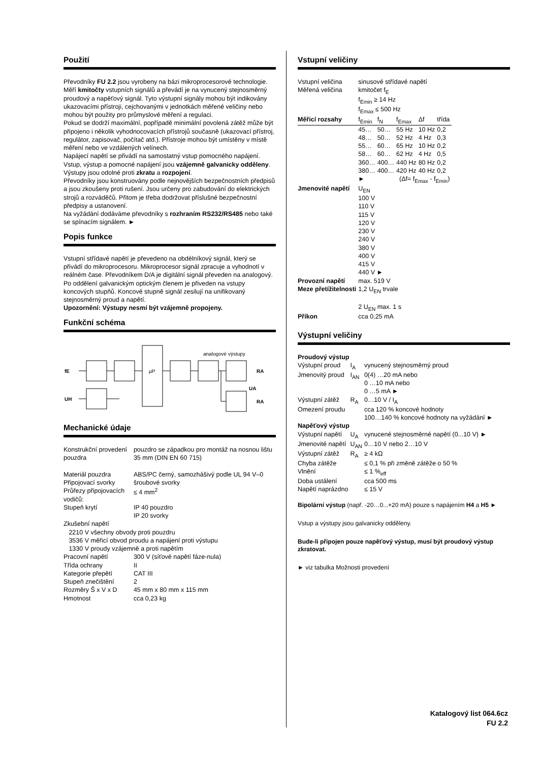Použití
Převodníky FU 2.2 jsou vyrobeny na bázi mikroprocesorové technologie. Měří kmitočty vstupních signálů a převádí je na vynucený stejnosměrný proudový a napěťový signál. Tyto výstupní signály mohou být indikovány ukazovacími přístroji, cejchovanými v jednotkách měřené veličiny nebo mohou být použity pro průmyslové měření a regulaci.
Pokud se dodrží maximální, popřípadě minimální povolená zátěž může být připojeno i několik vyhodnocovacích přístrojů současně (ukazovací přístroj, regulátor, zapisovač, počítač atd.). Přístroje mohou být umístěny v místě měření nebo ve vzdálených velínech.
Napájecí napětí se přivádí na samostatný vstup pomocného napájení. Vstup, výstup a pomocné napájení jsou vzájemně galvanicky odděleny. Výstupy jsou odolné proti zkratu a rozpojení.
Převodníky jsou konstruovány podle nejnovějších bezpečnostních předpisů a jsou zkoušeny proti rušení. Jsou určeny pro zabudování do elektrických strojů a rozváděčů. Přitom je třeba dodržovat příslušné bezpečnostní předpisy a ustanovení.
Na vyžádání dodáváme převodníky s rozhraním RS232/RS485 nebo také se spínacím signálem. ►
Popis funkce
Vstupní střídavé napětí je převedeno na obdélníkový signál, který se přivádí do mikroprocesoru. Mikroprocesor signál zpracuje a vyhodnotí v reálném čase. Převodníkem D/A je digitální signál převeden na analogový. Po oddělení galvanickým optickým členem je přiveden na vstupy koncových stupňů. Koncové stupně signál zesilují na unifikovaný stejnosměrný proud a napětí.
Upozornění: Výstupy nesmí být vzájemně propojeny.
Funkční schéma
fE
UH
µP
analogové výstupy
RA
RA
UA
Mechanické údaje
| Konstrukční provedení pouzdra | pouzdro se západkou pro montáž na nosnou lištu 35 mm (DIN EN 60 715) |
| Materiál pouzdra | ABS/PC černý, samozhášivý podle UL 94 V–0 |
| Připojovací svorky | šroubové svorky |
| Průřezy připojovacích vodičů: | ≤ 4 mm<sup>2</sup> |
| Stupeň krytí | IP 40 pouzdro IP 20 svorky |
| Zkušební napětí 2210 V všechny obvody proti pouzdru 3536 V měřicí obvod proudu a napájení proti výstupu 1330 V proudy vzájemně a proti napětím | |
| Pracovní napětí | 300 V (síťové napětí fáze-nula) |
| Třída ochrany | II |
| Kategorie přepětí | CAT III |
| Stupeň znečištění | 2 |
| Rozměry Š x V x D | 45 mm x 80 mm x 115 mm |
| Hmotnost | cca 0,23 kg |
Vstupní veličiny
| Vstupní veličina | sinusové střídavé napětí | | | | |
| Měřená veličina | kmitočet f<sub>E</sub> f<sub>Emin</sub> ≥ 14 Hz f<sub>Emax</sub> ≤ 500 Hz | | | | |
| Měřicí rozsahy | f<sub>Emin</sub> | f<sub>N</sub> | f<sub>Emax</sub> | Δf | třída |
| | 45… | 50… | 55 Hz | 10 Hz | 0,2 |
| | 48… | 50… | 52 Hz | 4 Hz | 0,3 |
| | 55… | 60… | 65 Hz | 10 Hz | 0,2 |
| | 58… | 60… | 62 Hz | 4 Hz | 0,5 |
| | 360… | 400… | 440 Hz | 80 Hz | 0,2 |
| | 380… | 400… | 420 Hz | 40 Hz | 0,2 |
| | ► | | (Δf= f<sub>Emax</sub> - f<sub>Emin</sub>) | | |
| Jmenovité napětí | U<sub>EN</sub> 100 V 110 V 115 V 120 V 230 V 240 V 380 V 400 V 415 V 440 V ► | | | | |
| Provozní napětí | max. 519 V | | | | |
| Meze přetížitelnosti | 1,2 U<sub>EN</sub> trvale 2 U<sub>EN</sub> max. 1 s | | | | |
| Příkon | cca 0,25 mA | | | | |
Výstupní veličiny
| Proudový výstup | | |
| Výstupní proud | I<sub>A</sub> | vynucený stejnosměrný proud |
| Jmenovitý proud | I<sub>AN</sub> | 0(4) …20 mA nebo 0 …10 mA nebo 0 …5 mA ► |
| Výstupní zátěž | R<sub>A</sub> | 0…10 V / I<sub>A</sub> |
| Omezení proudu | | cca 120 % koncové hodnoty 100…140 % koncové hodnoty na vyžádání ► |
| Napěťový výstup | | |
| Výstupní napětí | U<sub>A</sub> | vynucené stejnosměrné napětí (0...10 V) ► |
| Jmenovité napětí | U<sub>AN</sub> | 0…10 V nebo 2…10 V |
| Výstupní zátěž | R<sub>A</sub> | ≥ 4 kΩ |
| Chyba zátěže | | ≤ 0,1 % při změně zátěže o 50 % |
| Vlnění | | ≤ 1 %<sub>eff</sub> |
| Doba ustálení | | cca 500 ms |
| Napětí naprázdno | | ≤ 15 V |
Bipolární výstup (např. -20…0...+20 mA) pouze s napájením H4 a H5 ►
Vstup a výstupy jsou galvanicky odděleny.
Bude-li připojen pouze napěťový výstup, musí být proudový výstup zkratovat.
► viz tabulka Možnosti provedení
Katalogový list 064.6cz
FU 2.2